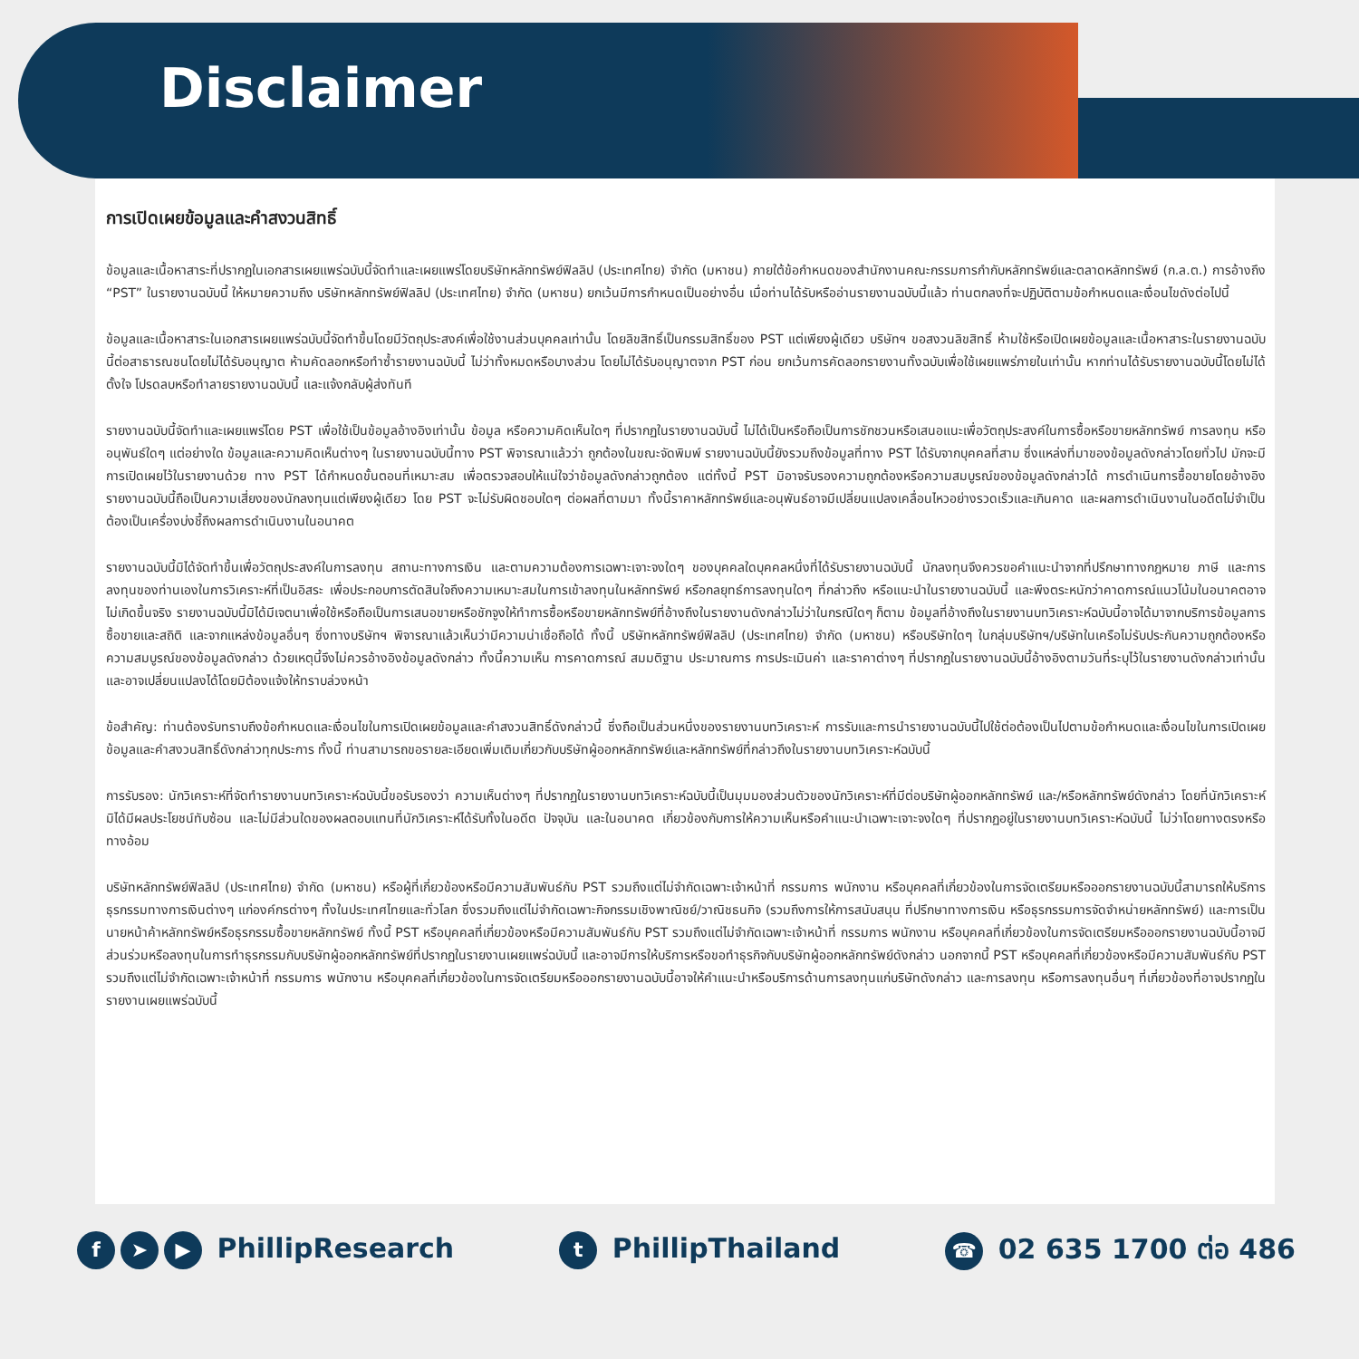Disclaimer
การเปิดเผยข้อมูลและคำสงวนสิทธิ์
ข้อมูลและเนื้อหาสาระที่ปรากฏในเอกสารเผยแพร่ฉบับนี้จัดทำและเผยแพร่โดยบริษัทหลักทรัพย์ฟิลลิป (ประเทศไทย) จำกัด (มหาชน) ภายใต้ข้อกำหนดของสำนักงานคณะกรรมการกำกับหลักทรัพย์และตลาดหลักทรัพย์ (ก.ล.ต.) การอ้างถึง “PST” ในรายงานฉบับนี้ ให้หมายความถึง บริษัทหลักทรัพย์ฟิลลิป (ประเทศไทย) จำกัด (มหาชน) ยกเว้นมีการกำหนดเป็นอย่างอื่น เมื่อท่านได้รับหรืออ่านรายงานฉบับนี้แล้ว ท่านตกลงที่จะปฏิบัติตามข้อกำหนดและเงื่อนไขดังต่อไปนี้
ข้อมูลและเนื้อหาสาระในเอกสารเผยแพร่ฉบับนี้จัดทำขึ้นโดยมีวัตถุประสงค์เพื่อใช้งานส่วนบุคคลเท่านั้น โดยลิขสิทธิ์เป็นกรรมสิทธิ์ของ PST แต่เพียงผู้เดียว บริษัทฯ ขอสงวนลิขสิทธิ์ ห้ามใช้หรือเปิดเผยข้อมูลและเนื้อหาสาระในรายงานฉบับนี้ต่อสาธารณชนโดยไม่ได้รับอนุญาต ห้ามคัดลอกหรือทำซ้ำรายงานฉบับนี้ ไม่ว่าทั้งหมดหรือบางส่วน โดยไม่ได้รับอนุญาตจาก PST ก่อน ยกเว้นการคัดลอกรายงานทั้งฉบับเพื่อใช้เผยแพร่ภายในเท่านั้น หากท่านได้รับรายงานฉบับนี้โดยไม่ได้ตั้งใจ โปรดลบหรือทำลายรายงานฉบับนี้ และแจ้งกลับผู้ส่งทันที
รายงานฉบับนี้จัดทำและเผยแพร่โดย PST เพื่อใช้เป็นข้อมูลอ้างอิงเท่านั้น ข้อมูล หรือความคิดเห็นใดๆ ที่ปรากฏในรายงานฉบับนี้ ไม่ได้เป็นหรือถือเป็นการชักชวนหรือเสนอแนะเพื่อวัตถุประสงค์ในการซื้อหรือขายหลักทรัพย์ การลงทุน หรืออนุพันธ์ใดๆ แต่อย่างใด ข้อมูลและความคิดเห็นต่างๆ ในรายงานฉบับนี้ทาง PST พิจารณาแล้วว่า ถูกต้องในขณะจัดพิมพ์ รายงานฉบับนี้ยังรวมถึงข้อมูลที่ทาง PST ได้รับจากบุคคลที่สาม ซึ่งแหล่งที่มาของข้อมูลดังกล่าวโดยทั่วไป มักจะมีการเปิดเผยไว้ในรายงานด้วย ทาง PST ได้กำหนดขั้นตอนที่เหมาะสม เพื่อตรวจสอบให้แน่ใจว่าข้อมูลดังกล่าวถูกต้อง แต่ทั้งนี้ PST มิอาจรับรองความถูกต้องหรือความสมบูรณ์ของข้อมูลดังกล่าวได้ การดำเนินการซื้อขายโดยอ้างอิงรายงานฉบับนี้ถือเป็นความเสี่ยงของนักลงทุนแต่เพียงผู้เดียว โดย PST จะไม่รับผิดชอบใดๆ ต่อผลที่ตามมา ทั้งนี้ราคาหลักทรัพย์และอนุพันธ์อาจมีเปลี่ยนแปลงเคลื่อนไหวอย่างรวดเร็วและเกินคาด และผลการดำเนินงานในอดีตไม่จำเป็นต้องเป็นเครื่องบ่งชี้ถึงผลการดำเนินงานในอนาคต
รายงานฉบับนี้มิได้จัดทำขึ้นเพื่อวัตถุประสงค์ในการลงทุน สถานะทางการเงิน และตามความต้องการเฉพาะเจาะจงใดๆ ของบุคคลใดบุคคลหนึ่งที่ได้รับรายงานฉบับนี้ นักลงทุนจึงควรขอคำแนะนำจากที่ปรึกษาทางกฎหมาย ภาษี และการลงทุนของท่านเองในการวิเคราะห์ที่เป็นอิสระ เพื่อประกอบการตัดสินใจถึงความเหมาะสมในการเข้าลงทุนในหลักทรัพย์ หรือกลยุทธ์การลงทุนใดๆ ที่กล่าวถึง หรือแนะนำในรายงานฉบับนี้ และพึงตระหนักว่าคาดการณ์แนวโน้มในอนาคตอาจไม่เกิดขึ้นจริง รายงานฉบับนี้มิได้มีเจตนาเพื่อใช้หรือถือเป็นการเสนอขายหรือชักจูงให้ทำการซื้อหรือขายหลักทรัพย์ที่อ้างถึงในรายงานดังกล่าวไม่ว่าในกรณีใดๆ ก็ตาม ข้อมูลที่อ้างถึงในรายงานบทวิเคราะห์ฉบับนี้อาจได้มาจากบริการข้อมูลการซื้อขายและสถิติ และจากแหล่งข้อมูลอื่นๆ ซึ่งทางบริษัทฯ พิจารณาแล้วเห็นว่ามีความน่าเชื่อถือได้ ทั้งนี้ บริษัทหลักทรัพย์ฟิลลิป (ประเทศไทย) จำกัด (มหาชน) หรือบริษัทใดๆ ในกลุ่มบริษัทฯ/บริษัทในเครือไม่รับประกันความถูกต้องหรือความสมบูรณ์ของข้อมูลดังกล่าว ด้วยเหตุนี้จึงไม่ควรอ้างอิงข้อมูลดังกล่าว ทั้งนี้ความเห็น การคาดการณ์ สมมติฐาน ประมาณการ การประเมินค่า และราคาต่างๆ ที่ปรากฏในรายงานฉบับนี้อ้างอิงตามวันที่ระบุไว้ในรายงานดังกล่าวเท่านั้น และอาจเปลี่ยนแปลงได้โดยมิต้องแจ้งให้ทราบล่วงหน้า
ข้อสำคัญ: ท่านต้องรับทราบถึงข้อกำหนดและเงื่อนไขในการเปิดเผยข้อมูลและคำสงวนสิทธิ์ดังกล่าวนี้ ซึ่งถือเป็นส่วนหนึ่งของรายงานบทวิเคราะห์ การรับและการนำรายงานฉบับนี้ไปใช้ต่อต้องเป็นไปตามข้อกำหนดและเงื่อนไขในการเปิดเผยข้อมูลและคำสงวนสิทธิ์ดังกล่าวทุกประการ ทั้งนี้ ท่านสามารถขอรายละเอียดเพิ่มเติมเกี่ยวกับบริษัทผู้ออกหลักทรัพย์และหลักทรัพย์ที่กล่าวถึงในรายงานบทวิเคราะห์ฉบับนี้
การรับรอง: นักวิเคราะห์ที่จัดทำรายงานบทวิเคราะห์ฉบับนี้ขอรับรองว่า ความเห็นต่างๆ ที่ปรากฏในรายงานบทวิเคราะห์ฉบับนี้เป็นมุมมองส่วนตัวของนักวิเคราะห์ที่มีต่อบริษัทผู้ออกหลักทรัพย์ และ/หรือหลักทรัพย์ดังกล่าว โดยที่นักวิเคราะห์มิได้มีผลประโยชน์ทับซ้อน และไม่มีส่วนใดของผลตอบแทนที่นักวิเคราะห์ได้รับทั้งในอดีต ปัจจุบัน และในอนาคต เกี่ยวข้องกับการให้ความเห็นหรือคำแนะนำเฉพาะเจาะจงใดๆ ที่ปรากฏอยู่ในรายงานบทวิเคราะห์ฉบับนี้ ไม่ว่าโดยทางตรงหรือทางอ้อม
บริษัทหลักทรัพย์ฟิลลิป (ประเทศไทย) จำกัด (มหาชน) หรือผู้ที่เกี่ยวข้องหรือมีความสัมพันธ์กับ PST รวมถึงแต่ไม่จำกัดเฉพาะเจ้าหน้าที่ กรรมการ พนักงาน หรือบุคคลที่เกี่ยวข้องในการจัดเตรียมหรือออกรายงานฉบับนี้สามารถให้บริการธุรกรรมทางการเงินต่างๆ แก่องค์กรต่างๆ ทั้งในประเทศไทยและทั่วโลก ซึ่งรวมถึงแต่ไม่จำกัดเฉพาะกิจกรรมเชิงพาณิชย์/วาณิชธนกิจ (รวมถึงการให้การสนับสนุน ที่ปรึกษาทางการเงิน หรือธุรกรรมการจัดจำหน่ายหลักทรัพย์) และการเป็นนายหน้าค้าหลักทรัพย์หรือธุรกรรมซื้อขายหลักทรัพย์ ทั้งนี้ PST หรือบุคคลที่เกี่ยวข้องหรือมีความสัมพันธ์กับ PST รวมถึงแต่ไม่จำกัดเฉพาะเจ้าหน้าที่ กรรมการ พนักงาน หรือบุคคลที่เกี่ยวข้องในการจัดเตรียมหรือออกรายงานฉบับนี้อาจมีส่วนร่วมหรือลงทุนในการทำธุรกรรมกับบริษัทผู้ออกหลักทรัพย์ที่ปรากฏในรายงานเผยแพร่ฉบับนี้ และอาจมีการให้บริการหรือขอทำธุรกิจกับบริษัทผู้ออกหลักทรัพย์ดังกล่าว นอกจากนี้ PST หรือบุคคลที่เกี่ยวข้องหรือมีความสัมพันธ์กับ PST รวมถึงแต่ไม่จำกัดเฉพาะเจ้าหน้าที่ กรรมการ พนักงาน หรือบุคคลที่เกี่ยวข้องในการจัดเตรียมหรือออกรายงานฉบับนี้อาจให้คำแนะนำหรือบริการด้านการลงทุนแก่บริษัทดังกล่าว และการลงทุน หรือการลงทุนอื่นๆ ที่เกี่ยวข้องที่อาจปรากฏในรายงานเผยแพร่ฉบับนี้
f ➤ ▶ PhillipResearch
t PhillipThailand
☎ 02 635 1700 ต่อ 486